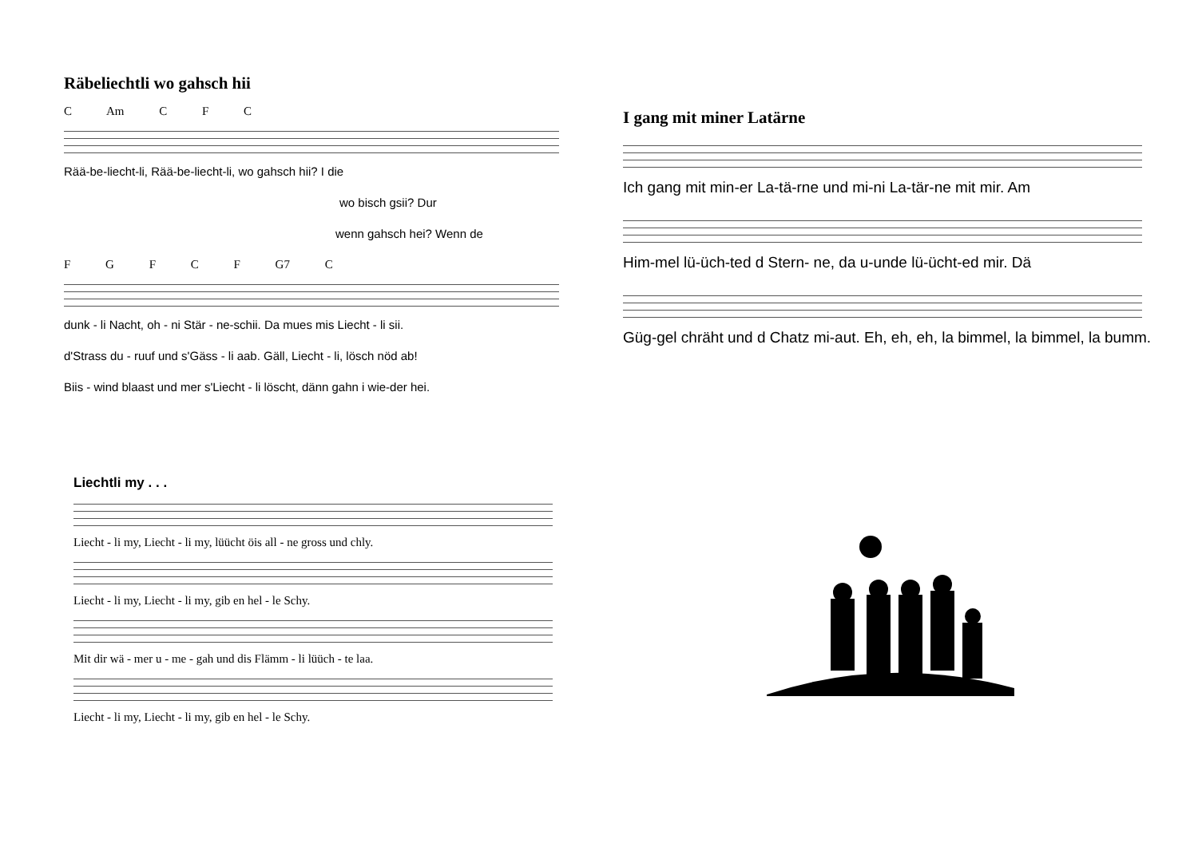Räbeliechtli wo gahsch hii
C Am C F C
Rää-be-liecht-li, Rää-be-liecht-li, wo gahsch hii? I die
wo bisch gsii? Dur
wenn gahsch hei? Wenn de
F G F C F G7 C
dunk - li Nacht, oh - ni Stär - ne-schii. Da mues mis Liecht - li sii.
d'Strass du - ruuf und s'Gäss - li aab. Gäll, Liecht - li, lösch nöd ab!
Biis - wind blaast und mer s'Liecht - li löscht, dänn gahn i wie-der hei.
I gang mit miner Latärne
Ich gang mit min-er La-tä-rne und mi-ni La-tär-ne mit mir. Am
Him-mel lü-üch-ted d Stern- ne, da u-unde lü-ücht-ed mir. Dä
Güg-gel chräht und d Chatz mi-aut. Eh, eh, eh, la bimmel, la bimmel, la bumm.
Liechtli my . . .
Liecht - li my, Liecht - li my, lüücht öis all - ne gross und chly.
Liecht - li my, Liecht - li my, gib en hel - le Schy.
Mit dir wä - mer u - me - gah und dis Flämm - li lüüch - te laa.
Liecht - li my, Liecht - li my, gib en hel - le Schy.